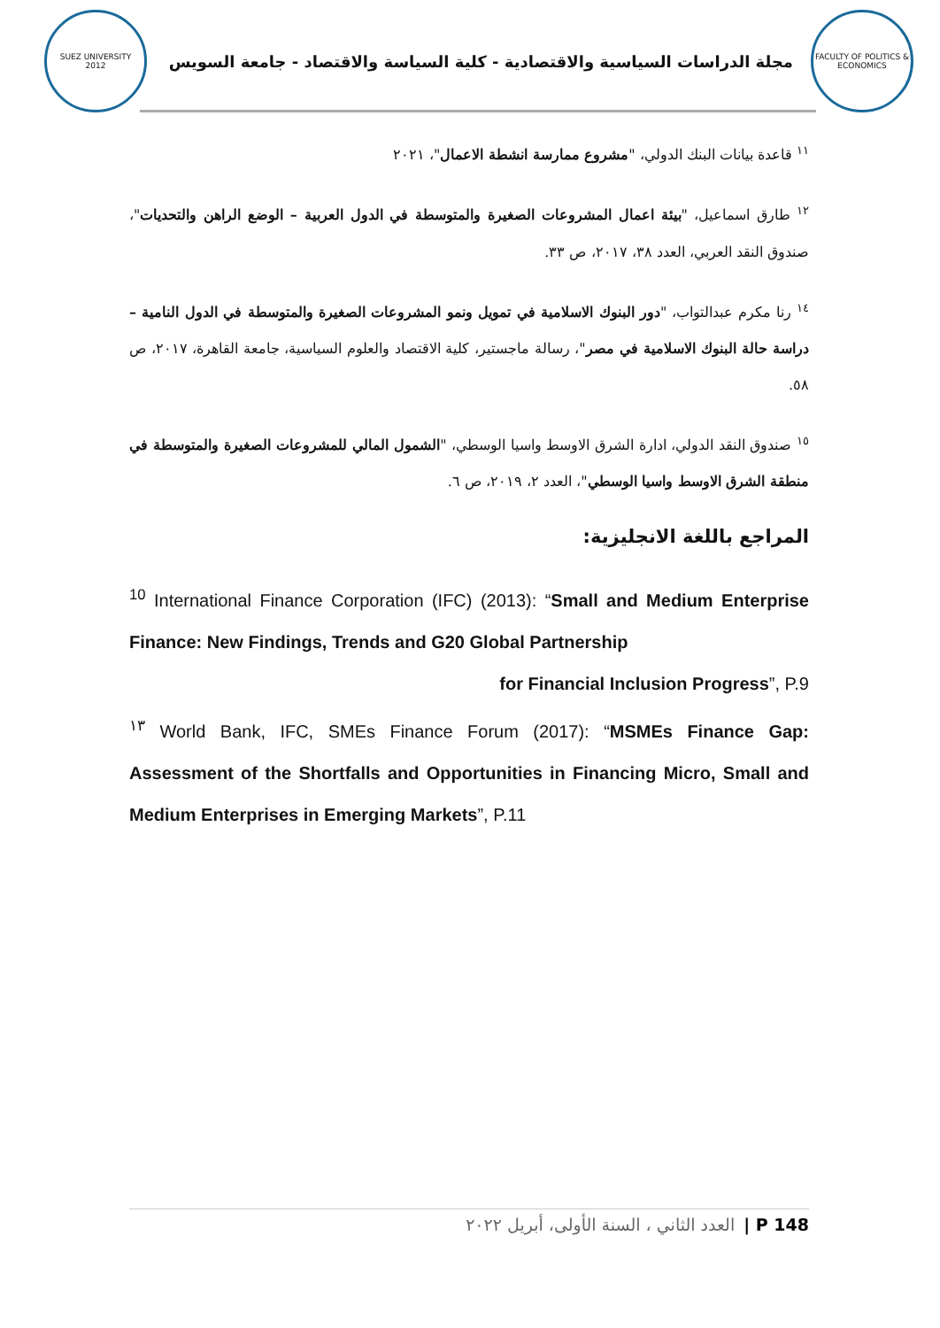SUEZ UNIVERSITY
2012
مجلة الدراسات السياسية والاقتصادية - كلية السياسة والاقتصاد - جامعة السويس
FACULTY OF POLITICS & ECONOMICS
<sup>١١</sup> قاعدة بيانات البنك الدولي، "مشروع ممارسة انشطة الاعمال"، ٢٠٢١
<sup>١٢</sup> طارق اسماعيل، "بيئة اعمال المشروعات الصغيرة والمتوسطة في الدول العربية – الوضع الراهن والتحديات"، صندوق النقد العربي، العدد ٣٨، ٢٠١٧، ص ٣٣.
<sup>١٤</sup> رنا مكرم عبدالتواب، "دور البنوك الاسلامية في تمويل ونمو المشروعات الصغيرة والمتوسطة في الدول النامية – دراسة حالة البنوك الاسلامية في مصر"، رسالة ماجستير، كلية الاقتصاد والعلوم السياسية، جامعة القاهرة، ٢٠١٧، ص ٥٨.
<sup>١٥</sup> صندوق النقد الدولي، ادارة الشرق الاوسط واسيا الوسطي، "الشمول المالي للمشروعات الصغيرة والمتوسطة في منطقة الشرق الاوسط واسيا الوسطي"، العدد ٢، ٢٠١٩، ص ٦.
المراجع باللغة الانجليزية:
<sup>10</sup> International Finance Corporation (IFC) (2013): “Small and Medium Enterprise Finance: New Findings, Trends and G20 Global Partnership
for Financial Inclusion Progress”, P.9
<sup>١٣</sup> World Bank, IFC, SMEs Finance Forum (2017): “MSMEs Finance Gap: Assessment of the Shortfalls and Opportunities in Financing Micro, Small and Medium Enterprises in Emerging Markets”, P.11
P 148 | العدد الثاني ، السنة الأولى، أبريل ٢٠٢٢